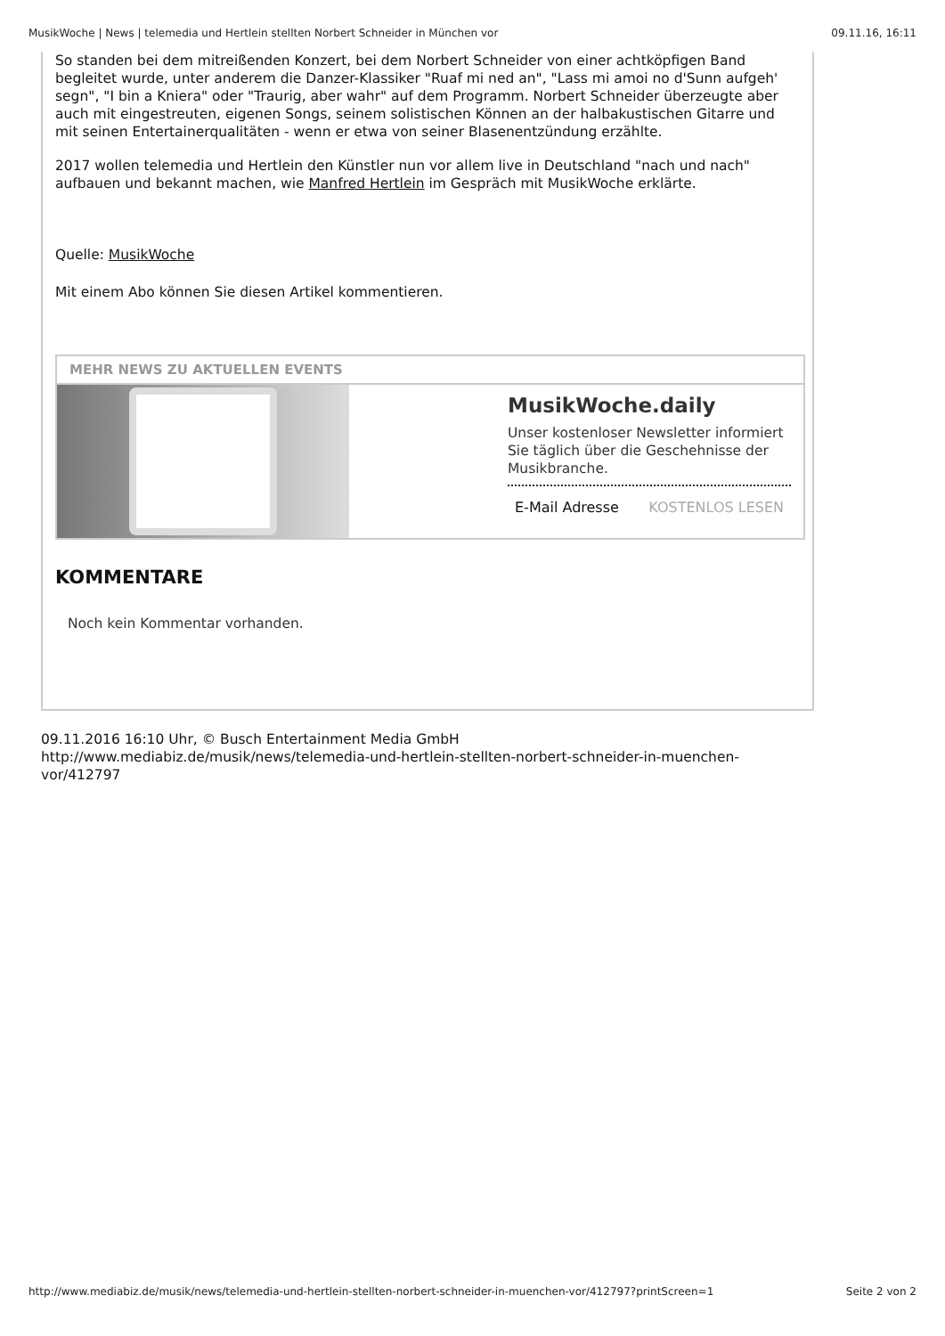MusikWoche | News | telemedia und Hertlein stellten Norbert Schneider in München vor 09.11.16, 16:11
So standen bei dem mitreißenden Konzert, bei dem Norbert Schneider von einer achtköpfigen Band begleitet wurde, unter anderem die Danzer-Klassiker "Ruaf mi ned an", "Lass mi amoi no d'Sunn aufgeh' segn", "I bin a Kniera" oder "Traurig, aber wahr" auf dem Programm. Norbert Schneider überzeugte aber auch mit eingestreuten, eigenen Songs, seinem solistischen Können an der halbakustischen Gitarre und mit seinen Entertainerqualitäten - wenn er etwa von seiner Blasenentzündung erzählte.
2017 wollen telemedia und Hertlein den Künstler nun vor allem live in Deutschland "nach und nach" aufbauen und bekannt machen, wie Manfred Hertlein im Gespräch mit MusikWoche erklärte.
Quelle: MusikWoche
Mit einem Abo können Sie diesen Artikel kommentieren.
MEHR NEWS ZU AKTUELLEN EVENTS
MusikWoche.daily
Unser kostenloser Newsletter informiert Sie täglich über die Geschehnisse der Musikbranche.
E-Mail Adresse KOSTENLOS LESEN
KOMMENTARE
Noch kein Kommentar vorhanden.
09.11.2016 16:10 Uhr, © Busch Entertainment Media GmbH
http://www.mediabiz.de/musik/news/telemedia-und-hertlein-stellten-norbert-schneider-in-muenchen-
vor/412797
http://www.mediabiz.de/musik/news/telemedia-und-hertlein-stellten-norbert-schneider-in-muenchen-vor/412797?printScreen=1 Seite 2 von 2